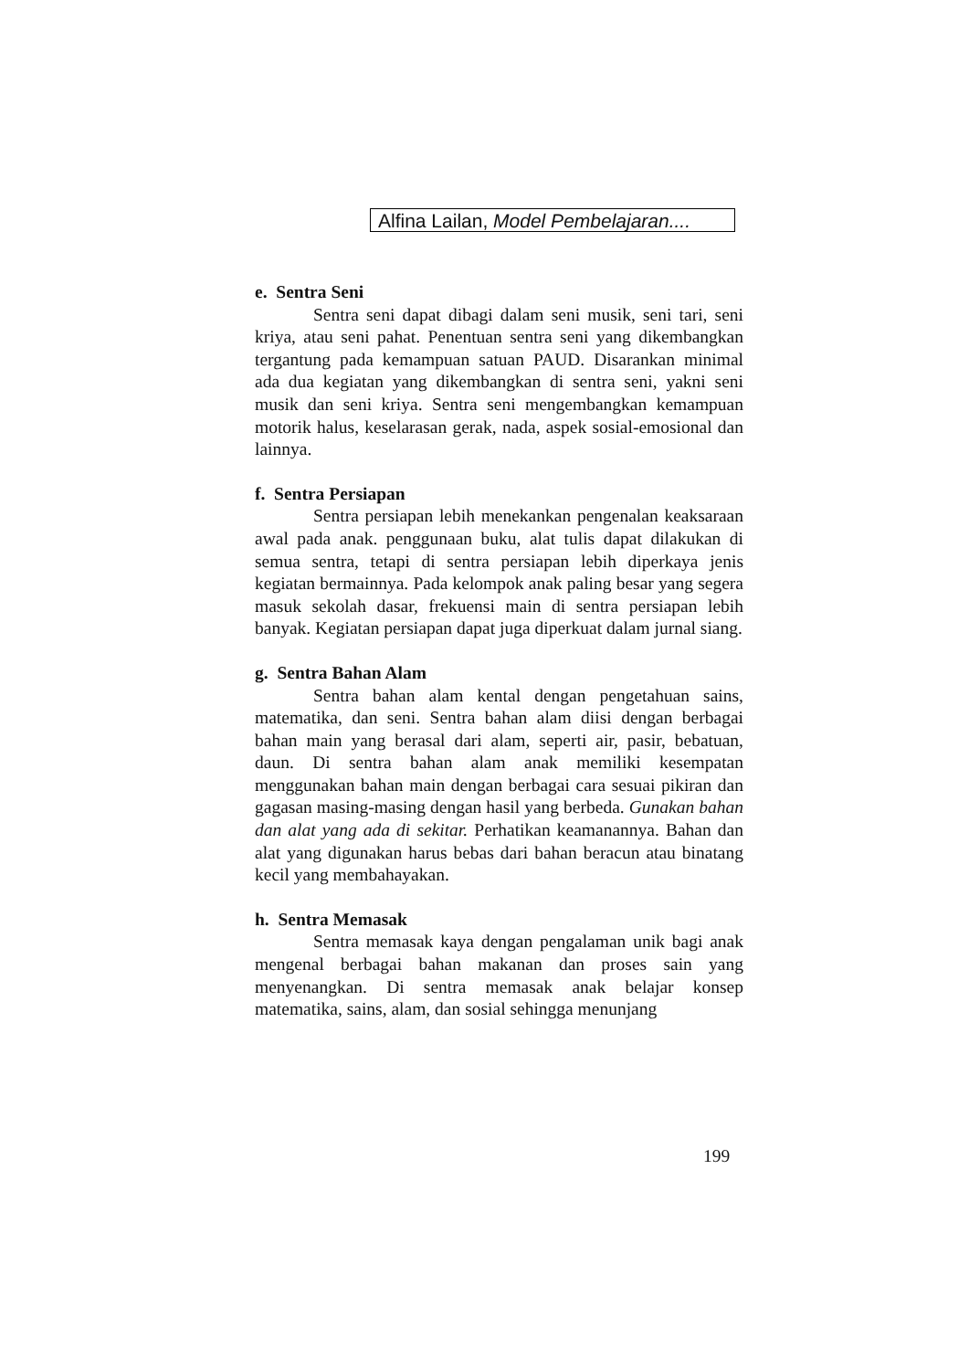Alfina Lailan, Model Pembelajaran....
e. Sentra Seni
Sentra seni dapat dibagi dalam seni musik, seni tari, seni kriya, atau seni pahat. Penentuan sentra seni yang dikembangkan tergantung pada kemampuan satuan PAUD. Disarankan minimal ada dua kegiatan yang dikembangkan di sentra seni, yakni seni musik dan seni kriya. Sentra seni mengembangkan kemampuan motorik halus, keselarasan gerak, nada, aspek sosial-emosional dan lainnya.
f. Sentra Persiapan
Sentra persiapan lebih menekankan pengenalan keaksaraan awal pada anak. penggunaan buku, alat tulis dapat dilakukan di semua sentra, tetapi di sentra persiapan lebih diperkaya jenis kegiatan bermainnya. Pada kelompok anak paling besar yang segera masuk sekolah dasar, frekuensi main di sentra persiapan lebih banyak. Kegiatan persiapan dapat juga diperkuat dalam jurnal siang.
g. Sentra Bahan Alam
Sentra bahan alam kental dengan pengetahuan sains, matematika, dan seni. Sentra bahan alam diisi dengan berbagai bahan main yang berasal dari alam, seperti air, pasir, bebatuan, daun. Di sentra bahan alam anak memiliki kesempatan menggunakan bahan main dengan berbagai cara sesuai pikiran dan gagasan masing-masing dengan hasil yang berbeda. Gunakan bahan dan alat yang ada di sekitar. Perhatikan keamanannya. Bahan dan alat yang digunakan harus bebas dari bahan beracun atau binatang kecil yang membahayakan.
h. Sentra Memasak
Sentra memasak kaya dengan pengalaman unik bagi anak mengenal berbagai bahan makanan dan proses sain yang menyenangkan. Di sentra memasak anak belajar konsep matematika, sains, alam, dan sosial sehingga menunjang
199